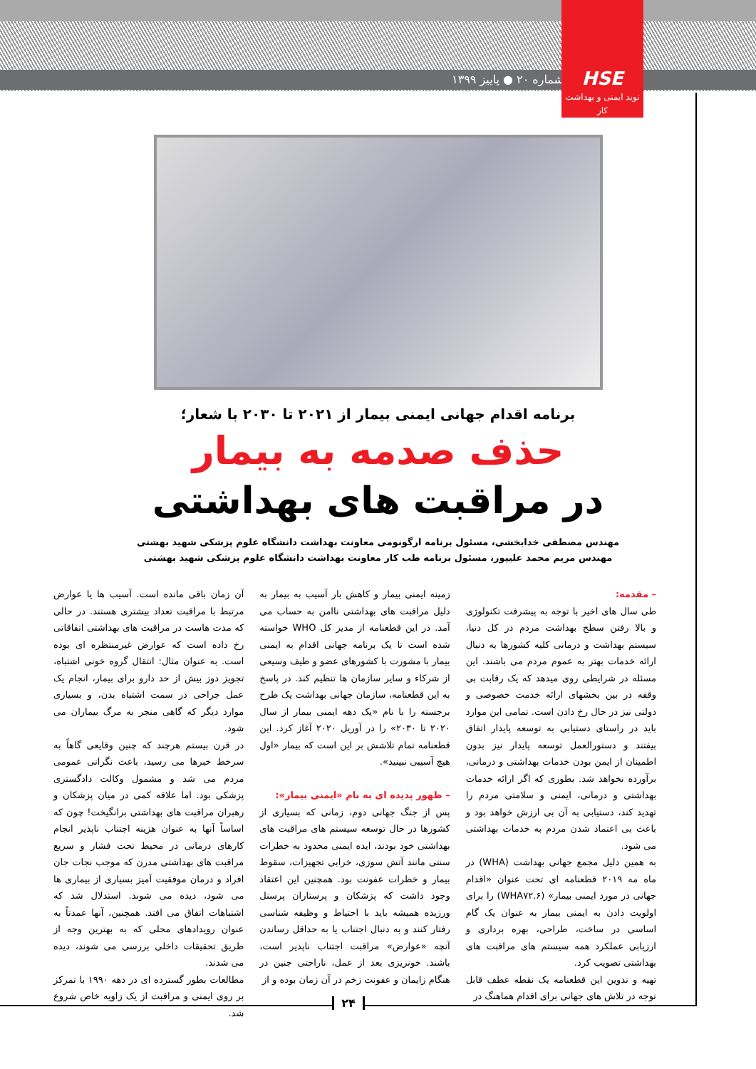شماره ۲۰ ● پاییز ۱۳۹۹
HSE
نوید ایمنی و بهداشت کار
برنامه اقدام جهانی ایمنی بیمار از ۲۰۲۱ تا ۲۰۳۰ با شعار؛
حذف صدمه به بیمار
در مراقبت های بهداشتی
مهندس مصطفی خدابخشی، مسئول برنامه ارگونومی معاونت بهداشت دانشگاه علوم پزشکی شهید بهشتی
مهندس مریم محمد علیپور، مسئول برنامه طب کار معاونت بهداشت دانشگاه علوم پزشکی شهید بهشتی
– مقدمه:
طی سال های اخیر با توجه به پیشرفت تکنولوژی و بالا رفتن سطح بهداشت مردم در کل دنیا، سیستم بهداشت و درمانی کلیه کشورها به دنبال ارائه خدمات بهتر به عموم مردم می باشند. این مسئله در شرایطی روی میدهد که یک رقابت بی وقفه در بین بخشهای ارائه خدمت خصوصی و دولتی نیز در حال رخ دادن است. تمامی این موارد باید در راستای دستیابی به توسعه پایدار اتفاق بیفتند و دستورالعمل توسعه پایدار نیز بدون اطمینان از ایمن بودن خدمات بهداشتی و درمانی، برآورده نخواهد شد. بطوری که اگر ارائه خدمات بهداشتی و درمانی، ایمنی و سلامتی مردم را تهدید کند، دستیابی به آن بی ارزش خواهد بود و باعث بی اعتماد شدن مردم به خدمات بهداشتی می شود.
به همین دلیل مجمع جهانی بهداشت (WHA) در ماه مه ۲۰۱۹ قطعنامه ای تحت عنوان «اقدام جهانی در مورد ایمنی بیمار» (WHA۷۲.۶) را برای اولویت دادن به ایمنی بیمار به عنوان یک گام اساسی در ساخت، طراحی، بهره برداری و ارزیابی عملکرد همه سیستم های مراقبت های بهداشتی تصویب کرد.
تهیه و تدوین این قطعنامه یک نقطه عطف قابل توجه در تلاش های جهانی برای اقدام هماهنگ در
زمینه ایمنی بیمار و کاهش بار آسیب به بیمار به دلیل مراقبت های بهداشتی ناامن به حساب می آمد. در این قطعنامه از مدیر کل WHO خواسته شده است تا یک برنامه جهانی اقدام به ایمنی بیمار با مشورت با کشورهای عضو و طیف وسیعی از شرکاء و سایر سازمان ها تنظیم کند. در پاسخ به این قطعنامه، سازمان جهانی بهداشت یک طرح برجسته را با نام «یک دهه ایمنی بیمار از سال ۲۰۲۰ تا ۲۰۳۰» را در آوریل ۲۰۲۰ آغاز کرد. این قطعنامه تمام تلاشش بر این است که بیمار «اول هیچ آسیبی نبینید».
– ظهور پدیده ای به نام «ایمنی بیمار»:
پس از جنگ جهانی دوم، زمانی که بسیاری از کشورها در حال توسعه سیستم های مراقبت های بهداشتی خود بودند، ایده ایمنی محدود به خطرات سنتی مانند آتش سوزی، خرابی تجهیزات، سقوط بیمار و خطرات عفونت بود. همچنین این اعتقاد وجود داشت که پزشکان و پرستاران پرسنل ورزیده همیشه باید با احتیاط و وظیفه شناسی رفتار کنند و به دنبال اجتناب یا به حداقل رساندن آنچه «عوارض» مراقبت اجتناب ناپذیر است، باشند. خونریزی بعد از عمل، ناراحتی جنین در هنگام زایمان و عفونت زخم در آن زمان بوده و از
آن زمان باقی مانده است. آسیب ها یا عوارض مرتبط با مراقبت تعداد بیشتری هستند. در حالی که مدت هاست در مراقبت های بهداشتی اتفاقاتی رخ داده است که عوارض غیرمنتظره ای بوده است. به عنوان مثال: انتقال گروه خونی اشتباه، تجویز دوز بیش از حد دارو برای بیمار، انجام یک عمل جراحی در سمت اشتباه بدن، و بسیاری موارد دیگر که گاهی منجر به مرگ بیماران می شود.
در قرن بیستم هرچند که چنین وقایعی گاهاً به سرخط خبرها می رسید، باعث نگرانی عمومی مردم می شد و مشمول وکالت دادگستری پزشکی بود. اما علاقه کمی در میان پزشکان و رهبران مراقبت های بهداشتی برانگیخت! چون که اساساً آنها به عنوان هزینه اجتناب ناپذیر انجام کارهای درمانی در محیط تحت فشار و سریع مراقبت های بهداشتی مدرن که موجب نجات جان افراد و درمان موفقیت آمیز بسیاری از بیماری ها می شود، دیده می شوند. استدلال شد که اشتباهات اتفاق می افتد. همچنین، آنها عمدتاً به عنوان رویدادهای محلی که به بهترین وجه از طریق تحقیقات داخلی بررسی می شوند، دیده می شدند.
مطالعات بطور گسترده ای در دهه ۱۹۹۰ با تمرکز بر روی ایمنی و مراقبت از یک زاویه خاص شروع شد.
۲۴